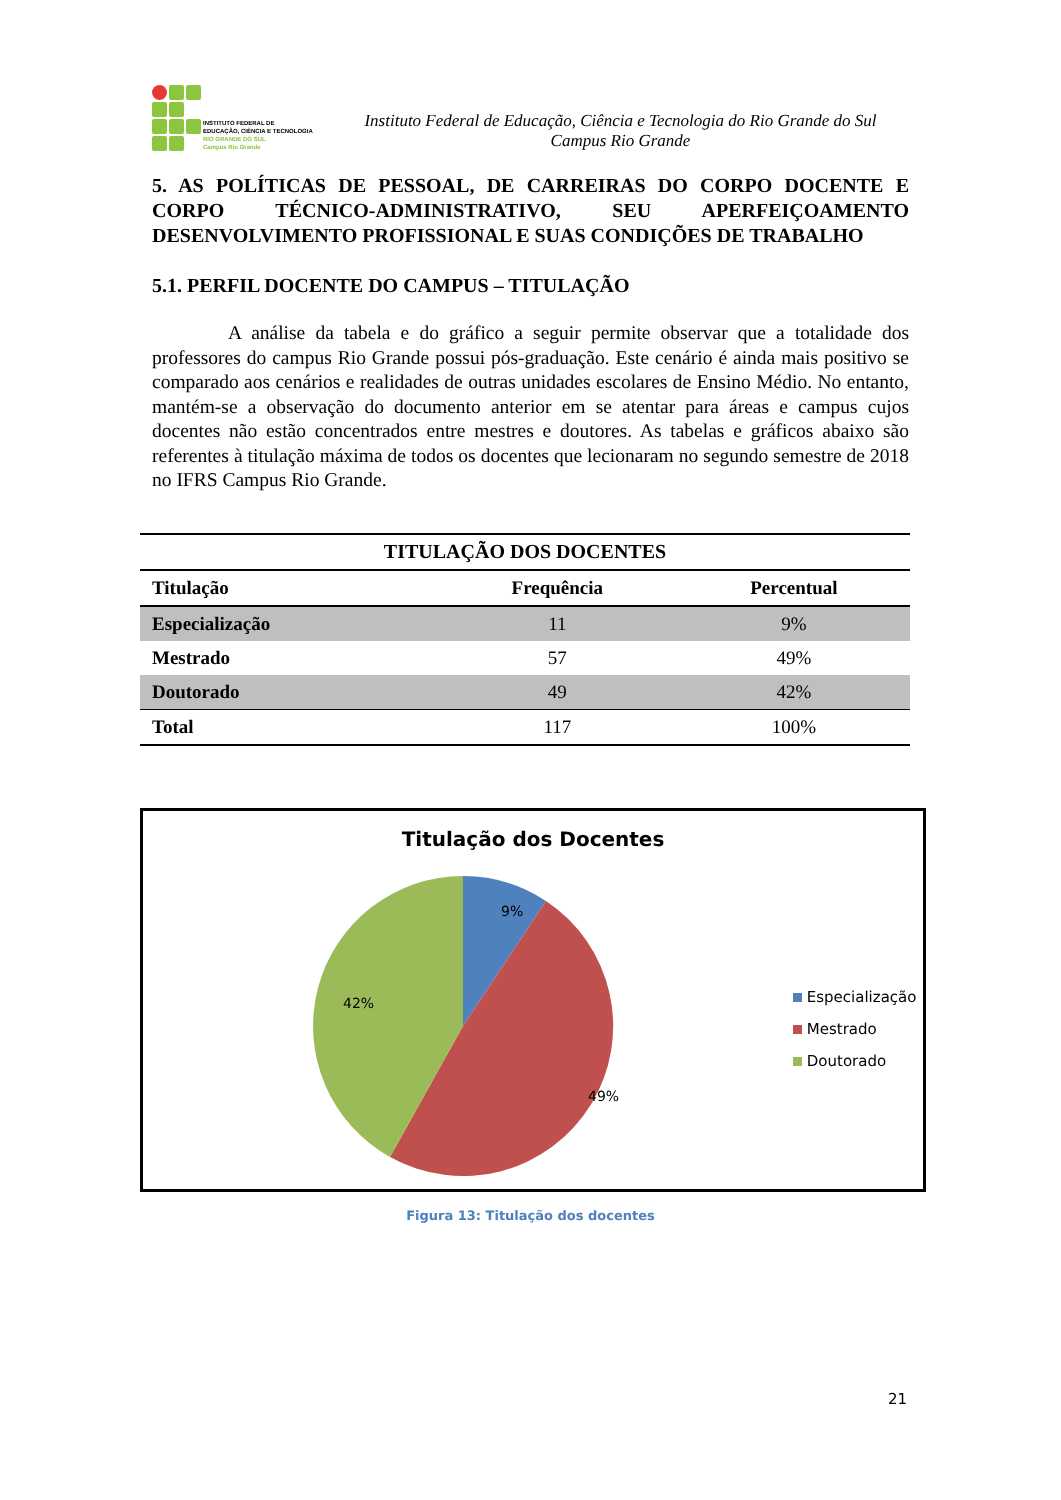INSTITUTO FEDERAL DE
EDUCAÇÃO, CIÊNCIA E TECNOLOGIA
RIO GRANDE DO SUL
Campus Rio Grande
Instituto Federal de Educação, Ciência e Tecnologia do Rio Grande do Sul
Campus Rio Grande
5. AS POLÍTICAS DE PESSOAL, DE CARREIRAS DO CORPO DOCENTE E CORPO TÉCNICO-ADMINISTRATIVO, SEU APERFEIÇOAMENTO DESENVOLVIMENTO PROFISSIONAL E SUAS CONDIÇÕES DE TRABALHO
5.1. PERFIL DOCENTE DO CAMPUS – TITULAÇÃO
A análise da tabela e do gráfico a seguir permite observar que a totalidade dos professores do campus Rio Grande possui pós-graduação. Este cenário é ainda mais positivo se comparado aos cenários e realidades de outras unidades escolares de Ensino Médio. No entanto, mantém-se a observação do documento anterior em se atentar para áreas e campus cujos docentes não estão concentrados entre mestres e doutores. As tabelas e gráficos abaixo são referentes à titulação máxima de todos os docentes que lecionaram no segundo semestre de 2018 no IFRS Campus Rio Grande.
| TITULAÇÃO DOS DOCENTES | | |
| --- | --- | --- |
| Titulação | Frequência | Percentual |
| Especialização | 11 | 9% |
| Mestrado | 57 | 49% |
| Doutorado | 49 | 42% |
| Total | 117 | 100% |
Titulação dos Docentes
9%
49%
42%
Especialização
Mestrado
Doutorado
Figura 13: Titulação dos docentes
21